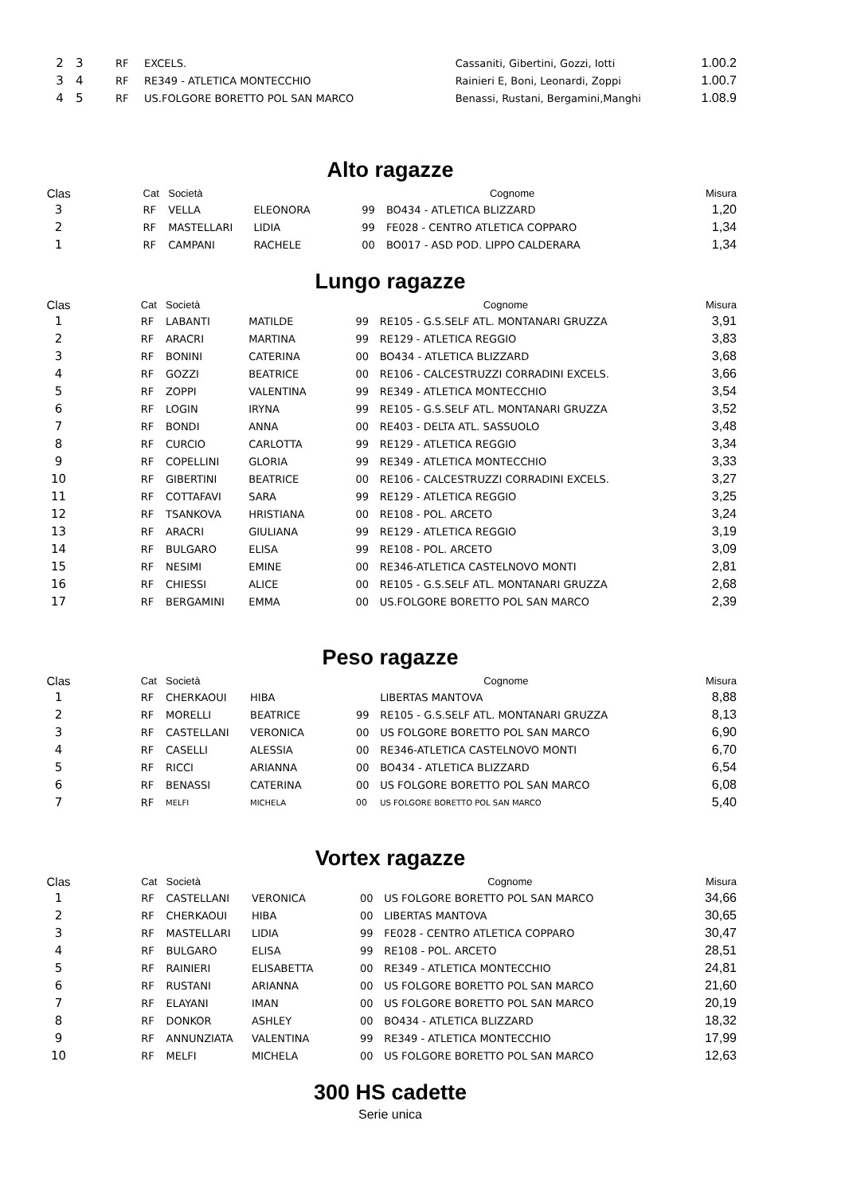| 2 | 3 | RF | EXCELS. | Cassaniti, Gibertini, Gozzi, Iotti | 1.00.2 |
| 3 | 4 | RF | RE349 - ATLETICA MONTECCHIO | Rainieri E, Boni, Leonardi, Zoppi | 1.00.7 |
| 4 | 5 | RF | US.FOLGORE BORETTO POL SAN MARCO | Benassi, Rustani, Bergamini,Manghi | 1.08.9 |
Alto ragazze
| Clas | | Cat | Società | | | Cognome | Misura |
| --- | --- | --- | --- | --- | --- | --- | --- |
| 3 | | RF | VELLA | ELEONORA | 99 | BO434 - ATLETICA BLIZZARD | 1,20 |
| 2 | | RF | MASTELLARI | LIDIA | 99 | FE028 - CENTRO ATLETICA COPPARO | 1,34 |
| 1 | | RF | CAMPANI | RACHELE | 00 | BO017 - ASD POD. LIPPO CALDERARA | 1,34 |
Lungo ragazze
| Clas | | Cat | Società | | | Cognome | Misura |
| --- | --- | --- | --- | --- | --- | --- | --- |
| 1 | | RF | LABANTI | MATILDE | 99 | RE105 - G.S.SELF ATL. MONTANARI GRUZZA | 3,91 |
| 2 | | RF | ARACRI | MARTINA | 99 | RE129 - ATLETICA REGGIO | 3,83 |
| 3 | | RF | BONINI | CATERINA | 00 | BO434 - ATLETICA BLIZZARD | 3,68 |
| 4 | | RF | GOZZI | BEATRICE | 00 | RE106 - CALCESTRUZZI CORRADINI EXCELS. | 3,66 |
| 5 | | RF | ZOPPI | VALENTINA | 99 | RE349 - ATLETICA MONTECCHIO | 3,54 |
| 6 | | RF | LOGIN | IRYNA | 99 | RE105 - G.S.SELF ATL. MONTANARI GRUZZA | 3,52 |
| 7 | | RF | BONDI | ANNA | 00 | RE403 - DELTA ATL. SASSUOLO | 3,48 |
| 8 | | RF | CURCIO | CARLOTTA | 99 | RE129 - ATLETICA REGGIO | 3,34 |
| 9 | | RF | COPELLINI | GLORIA | 99 | RE349 - ATLETICA MONTECCHIO | 3,33 |
| 10 | | RF | GIBERTINI | BEATRICE | 00 | RE106 - CALCESTRUZZI CORRADINI EXCELS. | 3,27 |
| 11 | | RF | COTTAFAVI | SARA | 99 | RE129 - ATLETICA REGGIO | 3,25 |
| 12 | | RF | TSANKOVA | HRISTIANA | 00 | RE108 - POL. ARCETO | 3,24 |
| 13 | | RF | ARACRI | GIULIANA | 99 | RE129 - ATLETICA REGGIO | 3,19 |
| 14 | | RF | BULGARO | ELISA | 99 | RE108 - POL. ARCETO | 3,09 |
| 15 | | RF | NESIMI | EMINE | 00 | RE346-ATLETICA CASTELNOVO MONTI | 2,81 |
| 16 | | RF | CHIESSI | ALICE | 00 | RE105 - G.S.SELF ATL. MONTANARI GRUZZA | 2,68 |
| 17 | | RF | BERGAMINI | EMMA | 00 | US.FOLGORE BORETTO POL SAN MARCO | 2,39 |
Peso ragazze
| Clas | | Cat | Società | | | Cognome | Misura |
| --- | --- | --- | --- | --- | --- | --- | --- |
| 1 | | RF | CHERKAOUI | HIBA | | LIBERTAS MANTOVA | 8,88 |
| 2 | | RF | MORELLI | BEATRICE | 99 | RE105 - G.S.SELF ATL. MONTANARI GRUZZA | 8,13 |
| 3 | | RF | CASTELLANI | VERONICA | 00 | US FOLGORE BORETTO POL SAN MARCO | 6,90 |
| 4 | | RF | CASELLI | ALESSIA | 00 | RE346-ATLETICA CASTELNOVO MONTI | 6,70 |
| 5 | | RF | RICCI | ARIANNA | 00 | BO434 - ATLETICA BLIZZARD | 6,54 |
| 6 | | RF | BENASSI | CATERINA | 00 | US FOLGORE BORETTO POL SAN MARCO | 6,08 |
| 7 | | RF | MELFI | MICHELA | 00 | US FOLGORE BORETTO POL SAN MARCO | 5,40 |
Vortex ragazze
| Clas | | Cat | Società | | | Cognome | Misura |
| --- | --- | --- | --- | --- | --- | --- | --- |
| 1 | | RF | CASTELLANI | VERONICA | 00 | US FOLGORE BORETTO POL SAN MARCO | 34,66 |
| 2 | | RF | CHERKAOUI | HIBA | 00 | LIBERTAS MANTOVA | 30,65 |
| 3 | | RF | MASTELLARI | LIDIA | 99 | FE028 - CENTRO ATLETICA COPPARO | 30,47 |
| 4 | | RF | BULGARO | ELISA | 99 | RE108 - POL. ARCETO | 28,51 |
| 5 | | RF | RAINIERI | ELISABETTA | 00 | RE349 - ATLETICA MONTECCHIO | 24,81 |
| 6 | | RF | RUSTANI | ARIANNA | 00 | US FOLGORE BORETTO POL SAN MARCO | 21,60 |
| 7 | | RF | ELAYANI | IMAN | 00 | US FOLGORE BORETTO POL SAN MARCO | 20,19 |
| 8 | | RF | DONKOR | ASHLEY | 00 | BO434 - ATLETICA BLIZZARD | 18,32 |
| 9 | | RF | ANNUNZIATA | VALENTINA | 99 | RE349 - ATLETICA MONTECCHIO | 17,99 |
| 10 | | RF | MELFI | MICHELA | 00 | US FOLGORE BORETTO POL SAN MARCO | 12,63 |
300 HS cadette
Serie unica